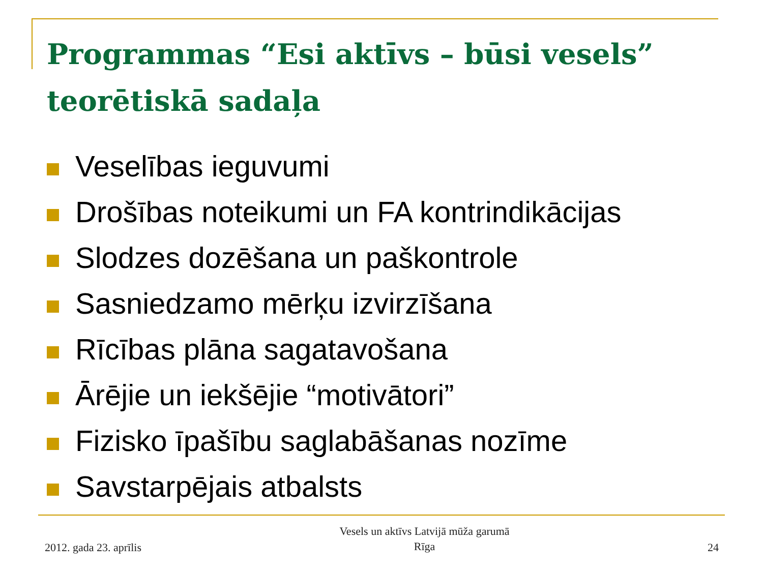Programmas “Esi aktīvs – būsi vesels” teorētiskā sadaļa
Veselības ieguvumi
Drošības noteikumi un FA kontrindikācijas
Slodzes dozēšana un paškontrole
Sasniedzamo mērķu izvirzīšana
Rīcības plāna sagatavošana
Ārējie un iekšējie “motivātori”
Fizisko īpašību saglabāšanas nozīme
Savstarpējais atbalsts
2012. gada 23. aprīlis
Vesels un aktīvs Latvijā mūža garumā
Rīga
24